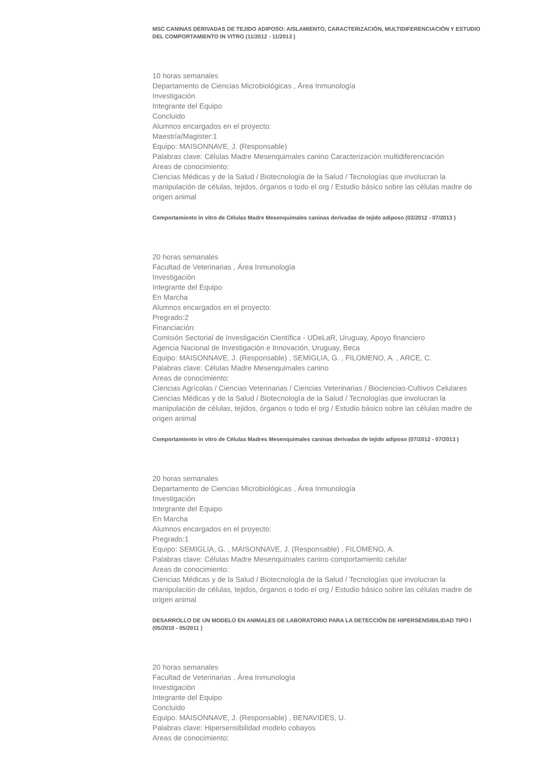MSC CANINAS DERIVADAS DE TEJIDO ADIPOSO: AISLAMIENTO, CARACTERIZACIÓN, MULTIDIFERENCIACIÓN Y ESTUDIO DEL COMPORTAMIENTO IN VITRO (11/2012 - 11/2013 )
10 horas semanales
Departamento de Ciencias Microbiológicas , Área Inmunología
Investigación
Integrante del Equipo
Concluido
Alumnos encargados en el proyecto:
Maestría/Magister:1
Equipo: MAISONNAVE, J. (Responsable)
Palabras clave: Células Madre Mesenquimales canino Caracterización multidiferenciación
Areas de conocimiento:
Ciencias Médicas y de la Salud / Biotecnología de la Salud / Tecnologías que involucran la manipulación de células, tejidos, órganos o todo el org / Estudio básico sobre las células madre de origen animal
Comportamiento in vitro de Células Madre Mesenquimales caninas derivadas de tejido adiposo (03/2012 - 07/2013 )
20 horas semanales
Facultad de Veterinarias , Área Inmunología
Investigación
Integrante del Equipo
En Marcha
Alumnos encargados en el proyecto:
Pregrado:2
Financiación:
Comisión Sectorial de Investigación Científica - UDeLaR, Uruguay, Apoyo financiero
Agencia Nacional de Investigación e Innovación, Uruguay, Beca
Equipo: MAISONNAVE, J. (Responsable) , SEMIGLIA, G. , FILOMENO, A. , ARCE, C.
Palabras clave: Células Madre Mesenquimales canino
Areas de conocimiento:
Ciencias Agrícolas / Ciencias Veterinarias / Ciencias Veterinarias / Biociencias-Cultivos Celulares
Ciencias Médicas y de la Salud / Biotecnología de la Salud / Tecnologías que involucran la manipulación de células, tejidos, órganos o todo el org / Estudio básico sobre las células madre de origen animal
Comportamiento in vitro de Células Madres Mesenquimales caninas derivadas de tejido adiposo (07/2012 - 07/2013 )
20 horas semanales
Departamento de Ciencias Microbiológicas , Área Inmunología
Investigación
Integrante del Equipo
En Marcha
Alumnos encargados en el proyecto:
Pregrado:1
Equipo: SEMIGLIA, G. , MAISONNAVE, J. (Responsable) , FILOMENO, A.
Palabras clave: Células Madre Mesenquimales canino comportamiento celular
Areas de conocimiento:
Ciencias Médicas y de la Salud / Biotecnología de la Salud / Tecnologías que involucran la manipulación de células, tejidos, órganos o todo el org / Estudio básico sobre las células madre de origen animal
DESARROLLO DE UN MODELO EN ANIMALES DE LABORATORIO PARA LA DETECCIÓN DE HIPERSENSIBILIDAD TIPO I (05/2010 - 05/2011 )
20 horas semanales
Facultad de Veterinarias , Área Inmunología
Investigación
Integrante del Equipo
Concluido
Equipo: MAISONNAVE, J. (Responsable) , BENAVIDES, U.
Palabras clave: Hipersensibilidad modelo cobayos
Areas de conocimiento: